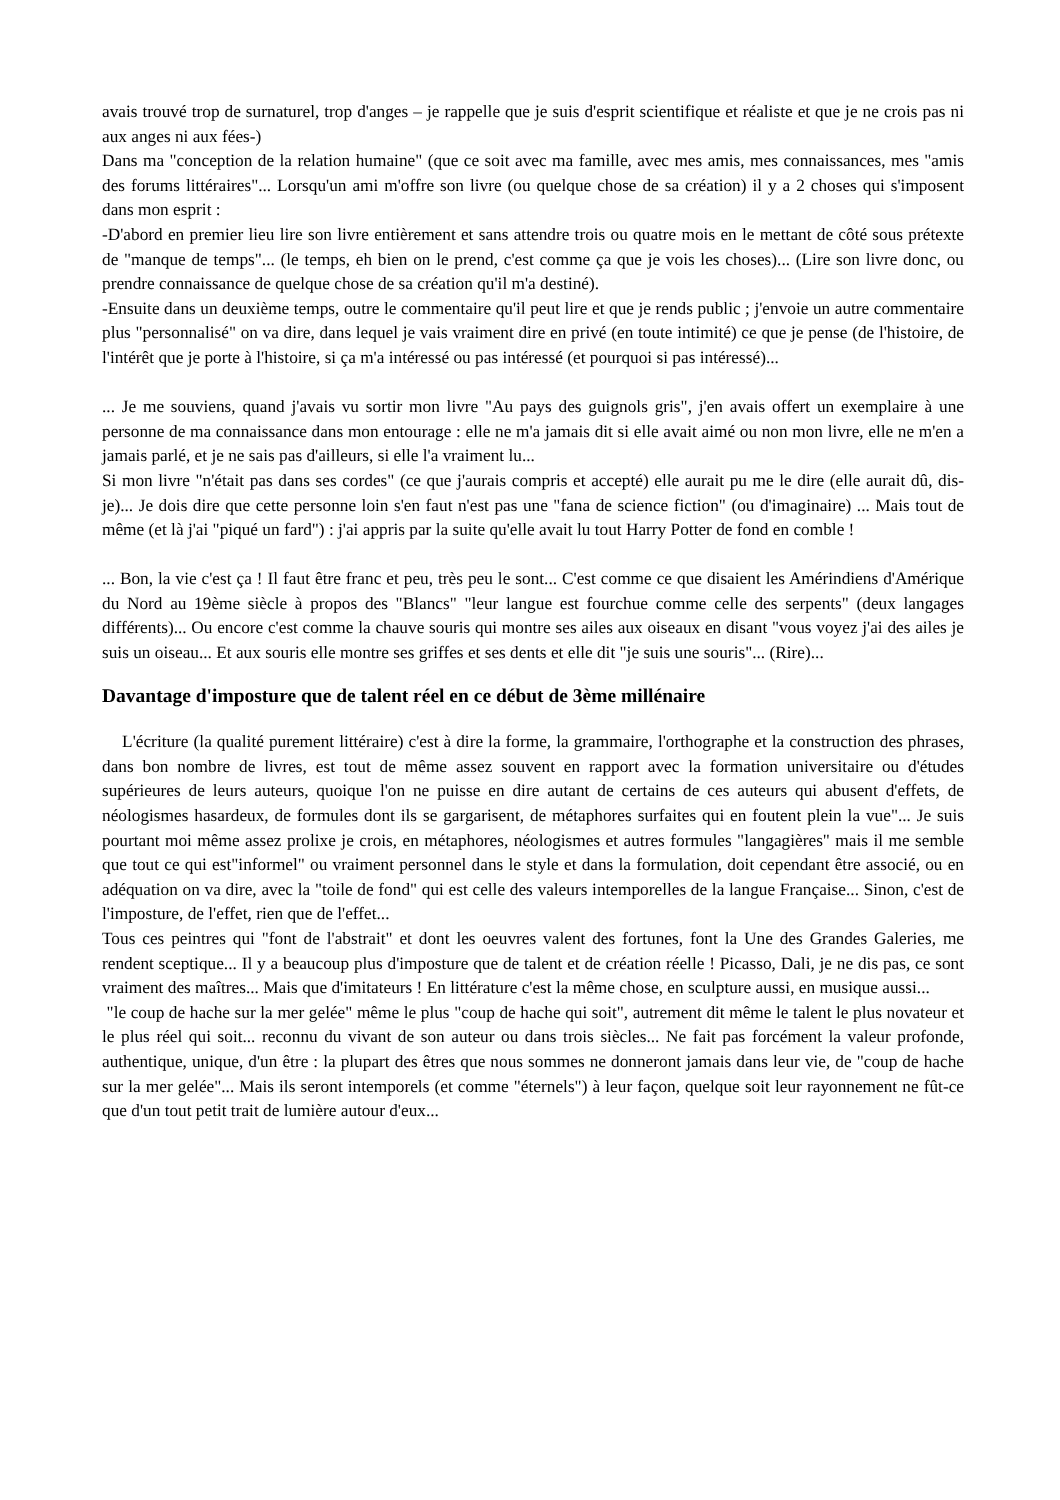avais trouvé trop de surnaturel, trop d'anges – je rappelle que je suis d'esprit scientifique et réaliste et que je ne crois pas ni aux anges ni aux fées-)
Dans ma "conception de la relation humaine" (que ce soit avec ma famille, avec mes amis, mes connaissances, mes "amis des forums littéraires"... Lorsqu'un ami m'offre son livre (ou quelque chose de sa création) il y a 2 choses qui s'imposent dans mon esprit :
-D'abord en premier lieu lire son livre entièrement et sans attendre trois ou quatre mois en le mettant de côté sous prétexte de "manque de temps"... (le temps, eh bien on le prend, c'est comme ça que je vois les choses)... (Lire son livre donc, ou prendre connaissance de quelque chose de sa création qu'il m'a destiné).
-Ensuite dans un deuxième temps, outre le commentaire qu'il peut lire et que je rends public ; j'envoie un autre commentaire plus "personnalisé" on va dire, dans lequel je vais vraiment dire en privé (en toute intimité) ce que je pense (de l'histoire, de l'intérêt que je porte à l'histoire, si ça m'a intéressé ou pas intéressé (et pourquoi si pas intéressé)...
... Je me souviens, quand j'avais vu sortir mon livre "Au pays des guignols gris", j'en avais offert un exemplaire à une personne de ma connaissance dans mon entourage : elle ne m'a jamais dit si elle avait aimé ou non mon livre, elle ne m'en a jamais parlé, et je ne sais pas d'ailleurs, si elle l'a vraiment lu...
Si mon livre "n'était pas dans ses cordes" (ce que j'aurais compris et accepté) elle aurait pu me le dire (elle aurait dû, dis-je)... Je dois dire que cette personne loin s'en faut n'est pas une "fana de science fiction" (ou d'imaginaire) ... Mais tout de même (et là j'ai "piqué un fard") : j'ai appris par la suite qu'elle avait lu tout Harry Potter de fond en comble !
... Bon, la vie c'est ça ! Il faut être franc et peu, très peu le sont... C'est comme ce que disaient les Amérindiens d'Amérique du Nord au 19ème siècle à propos des "Blancs" "leur langue est fourchue comme celle des serpents" (deux langages différents)... Ou encore c'est comme la chauve souris qui montre ses ailes aux oiseaux en disant "vous voyez j'ai des ailes je suis un oiseau... Et aux souris elle montre ses griffes et ses dents et elle dit "je suis une souris"... (Rire)...
Davantage d'imposture que de talent réel en ce début de 3ème millénaire
L'écriture (la qualité purement littéraire) c'est à dire la forme, la grammaire, l'orthographe et la construction des phrases, dans bon nombre de livres, est tout de même assez souvent en rapport avec la formation universitaire ou d'études supérieures de leurs auteurs, quoique l'on ne puisse en dire autant de certains de ces auteurs qui abusent d'effets, de néologismes hasardeux, de formules dont ils se gargarisent, de métaphores surfaites qui en foutent plein la vue"... Je suis pourtant moi même assez prolixe je crois, en métaphores, néologismes et autres formules "langagières" mais il me semble que tout ce qui est"informel" ou vraiment personnel dans le style et dans la formulation, doit cependant être associé, ou en adéquation on va dire, avec la "toile de fond" qui est celle des valeurs intemporelles de la langue Française... Sinon, c'est de l'imposture, de l'effet, rien que de l'effet...
Tous ces peintres qui "font de l'abstrait" et dont les oeuvres valent des fortunes, font la Une des Grandes Galeries, me rendent sceptique... Il y a beaucoup plus d'imposture que de talent et de création réelle ! Picasso, Dali, je ne dis pas, ce sont vraiment des maîtres... Mais que d'imitateurs ! En littérature c'est la même chose, en sculpture aussi, en musique aussi...
"le coup de hache sur la mer gelée" même le plus "coup de hache qui soit", autrement dit même le talent le plus novateur et le plus réel qui soit... reconnu du vivant de son auteur ou dans trois siècles... Ne fait pas forcément la valeur profonde, authentique, unique, d'un être : la plupart des êtres que nous sommes ne donneront jamais dans leur vie, de "coup de hache sur la mer gelée"... Mais ils seront intemporels (et comme "éternels") à leur façon, quelque soit leur rayonnement ne fût-ce que d'un tout petit trait de lumière autour d'eux...